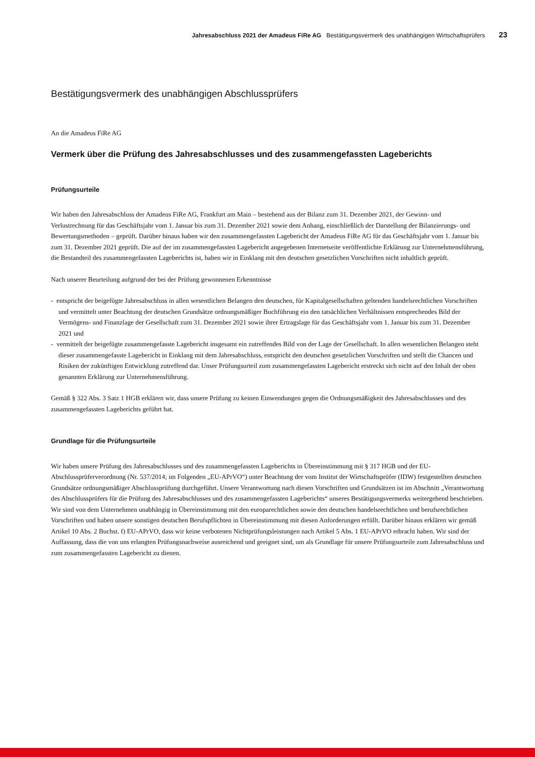Jahresabschluss 2021 der Amadeus FiRe AG Bestätigungsvermerk des unabhängigen Wirtschaftsprüfers 23
Bestätigungsvermerk des unabhängigen Abschlussprüfers
An die Amadeus FiRe AG
Vermerk über die Prüfung des Jahresabschlusses und des zusammengefassten Lageberichts
Prüfungsurteile
Wir haben den Jahresabschluss der Amadeus FiRe AG, Frankfurt am Main – bestehend aus der Bilanz zum 31. Dezember 2021, der Gewinn- und Verlustrechnung für das Geschäftsjahr vom 1. Januar bis zum 31. Dezember 2021 sowie dem Anhang, einschließlich der Darstellung der Bilanzierungs- und Bewertungsmethoden – geprüft. Darüber hinaus haben wir den zusammengefassten Lagebericht der Amadeus FiRe AG für das Geschäftsjahr vom 1. Januar bis zum 31. Dezember 2021 geprüft. Die auf der im zusammengefassten Lagebericht angegebenen Internetseite veröffentlichte Erklärung zur Unternehmensführung, die Bestandteil des zusammengefassten Lageberichts ist, haben wir in Einklang mit den deutschen gesetzlichen Vorschriften nicht inhaltlich geprüft.
Nach unserer Beurteilung aufgrund der bei der Prüfung gewonnenen Erkenntnisse
- entspricht der beigefügte Jahresabschluss in allen wesentlichen Belangen den deutschen, für Kapitalgesellschaften geltenden handelsrechtlichen Vorschriften und vermittelt unter Beachtung der deutschen Grundsätze ordnungsmäßiger Buchführung ein den tatsächlichen Verhältnissen entsprechendes Bild der Vermögens- und Finanzlage der Gesellschaft zum 31. Dezember 2021 sowie ihrer Ertragslage für das Geschäftsjahr vom 1. Januar bis zum 31. Dezember 2021 und
- vermittelt der beigefügte zusammengefasste Lagebericht insgesamt ein zutreffendes Bild von der Lage der Gesellschaft. In allen wesentlichen Belangen steht dieser zusammengefasste Lagebericht in Einklang mit dem Jahresabschluss, entspricht den deutschen gesetzlichen Vorschriften und stellt die Chancen und Risiken der zukünftigen Entwicklung zutreffend dar. Unser Prüfungsurteil zum zusammengefassten Lagebericht erstreckt sich nicht auf den Inhalt der oben genannten Erklärung zur Unternehmensführung.
Gemäß § 322 Abs. 3 Satz 1 HGB erklären wir, dass unsere Prüfung zu keinen Einwendungen gegen die Ordnungsmäßigkeit des Jahresabschlusses und des zusammengefassten Lageberichts geführt hat.
Grundlage für die Prüfungsurteile
Wir haben unsere Prüfung des Jahresabschlusses und des zusammengefassten Lageberichts in Übereinstimmung mit § 317 HGB und der EU-Abschlussprüferverordnung (Nr. 537/2014; im Folgenden „EU-APrVO“) unter Beachtung der vom Institut der Wirtschaftsprüfer (IDW) festgestellten deutschen Grundsätze ordnungsmäßiger Abschlussprüfung durchgeführt. Unsere Verantwortung nach diesen Vorschriften und Grundsätzen ist im Abschnitt „Verantwortung des Abschlussprüfers für die Prüfung des Jahresabschlusses und des zusammengefassten Lageberichts“ unseres Bestätigungsvermerks weitergehend beschrieben. Wir sind von dem Unternehmen unabhängig in Übereinstimmung mit den europarechtlichen sowie den deutschen handelsrechtlichen und berufsrechtlichen Vorschriften und haben unsere sonstigen deutschen Berufspflichten in Übereinstimmung mit diesen Anforderungen erfüllt. Darüber hinaus erklären wir gemäß Artikel 10 Abs. 2 Buchst. f) EU-APrVO, dass wir keine verbotenen Nichtprüfungsleistungen nach Artikel 5 Abs. 1 EU-APrVO erbracht haben. Wir sind der Auffassung, dass die von uns erlangten Prüfungsnachweise ausreichend und geeignet sind, um als Grundlage für unsere Prüfungsurteile zum Jahresabschluss und zum zusammengefassten Lagebericht zu dienen.